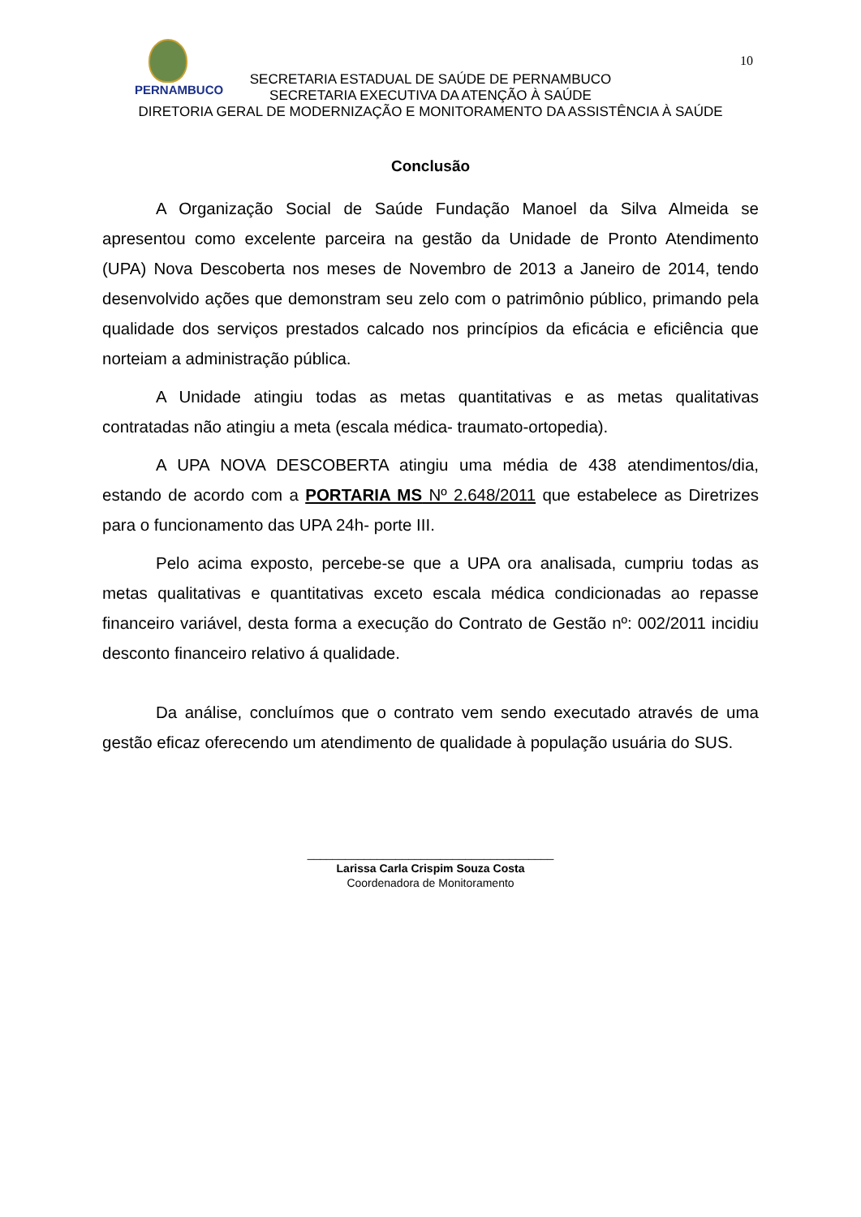10
PERNAMBUCO
SECRETARIA ESTADUAL DE SAÚDE DE PERNAMBUCO
SECRETARIA EXECUTIVA DA ATENÇÃO À SAÚDE
DIRETORIA GERAL DE MODERNIZAÇÃO E MONITORAMENTO DA ASSISTÊNCIA À SAÚDE
Conclusão
A Organização Social de Saúde Fundação Manoel da Silva Almeida se apresentou como excelente parceira na gestão da Unidade de Pronto Atendimento (UPA) Nova Descoberta nos meses de Novembro de 2013 a Janeiro de 2014, tendo desenvolvido ações que demonstram seu zelo com o patrimônio público, primando pela qualidade dos serviços prestados calcado nos princípios da eficácia e eficiência que norteiam a administração pública.
A Unidade atingiu todas as metas quantitativas e as metas qualitativas contratadas não atingiu a meta (escala médica- traumato-ortopedia).
A UPA NOVA DESCOBERTA atingiu uma média de 438 atendimentos/dia, estando de acordo com a PORTARIA MS Nº 2.648/2011 que estabelece as Diretrizes para o funcionamento das UPA 24h- porte III.
Pelo acima exposto, percebe-se que a UPA ora analisada, cumpriu todas as metas qualitativas e quantitativas exceto escala médica condicionadas ao repasse financeiro variável, desta forma a execução do Contrato de Gestão nº: 002/2011 incidiu desconto financeiro relativo á qualidade.
Da análise, concluímos que o contrato vem sendo executado através de uma gestão eficaz oferecendo um atendimento de qualidade à população usuária do SUS.
_______________________________________
Larissa Carla Crispim Souza Costa
Coordenadora de Monitoramento